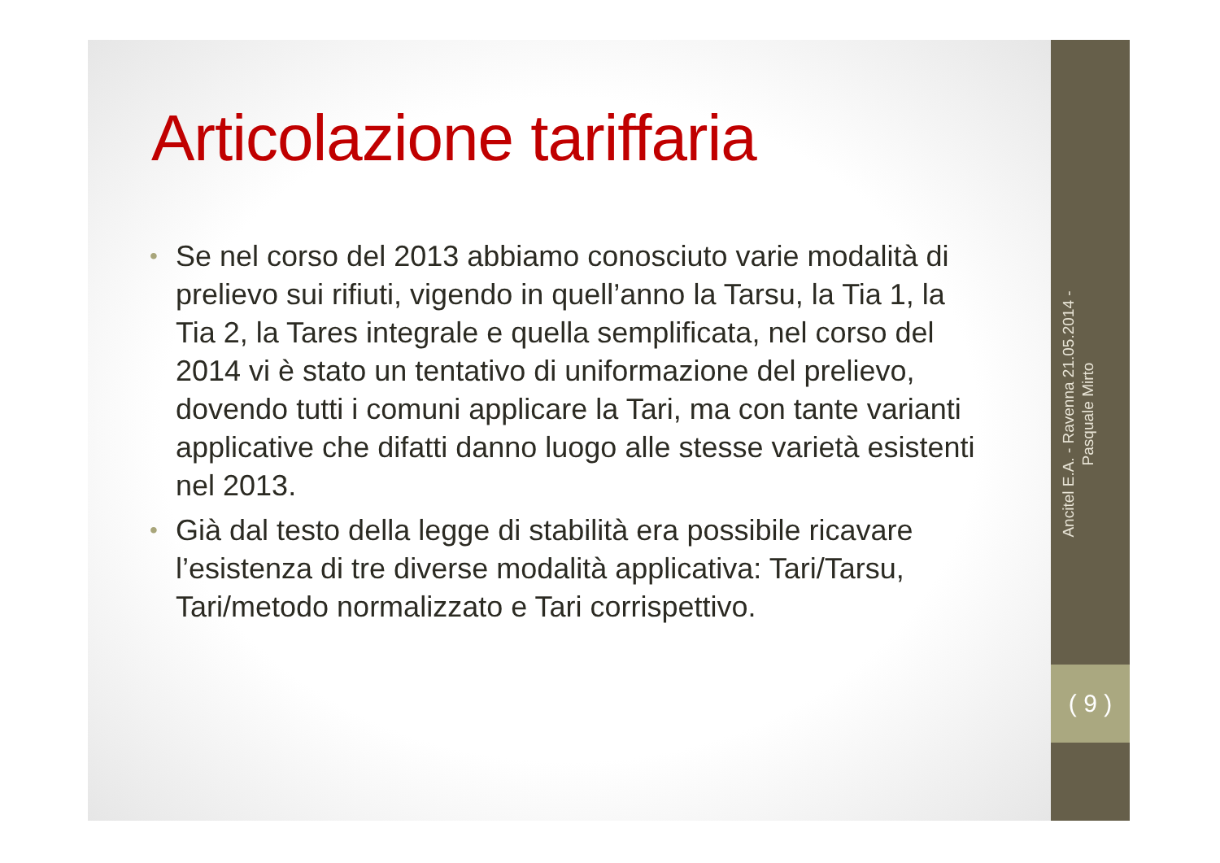Articolazione tariffaria
• Se nel corso del 2013 abbiamo conosciuto varie modalità di prelievo sui rifiuti, vigendo in quell’anno la Tarsu, la Tia 1, la Tia 2, la Tares integrale e quella semplificata, nel corso del 2014 vi è stato un tentativo di uniformazione del prelievo, dovendo tutti i comuni applicare la Tari, ma con tante varianti applicative che difatti danno luogo alle stesse varietà esistenti nel 2013.
• Già dal testo della legge di stabilità era possibile ricavare l’esistenza di tre diverse modalità applicativa: Tari/Tarsu, Tari/metodo normalizzato e Tari corrispettivo.
Ancitel E.A. - Ravenna 21.05.2014 - Pasquale Mirto
( 9 )